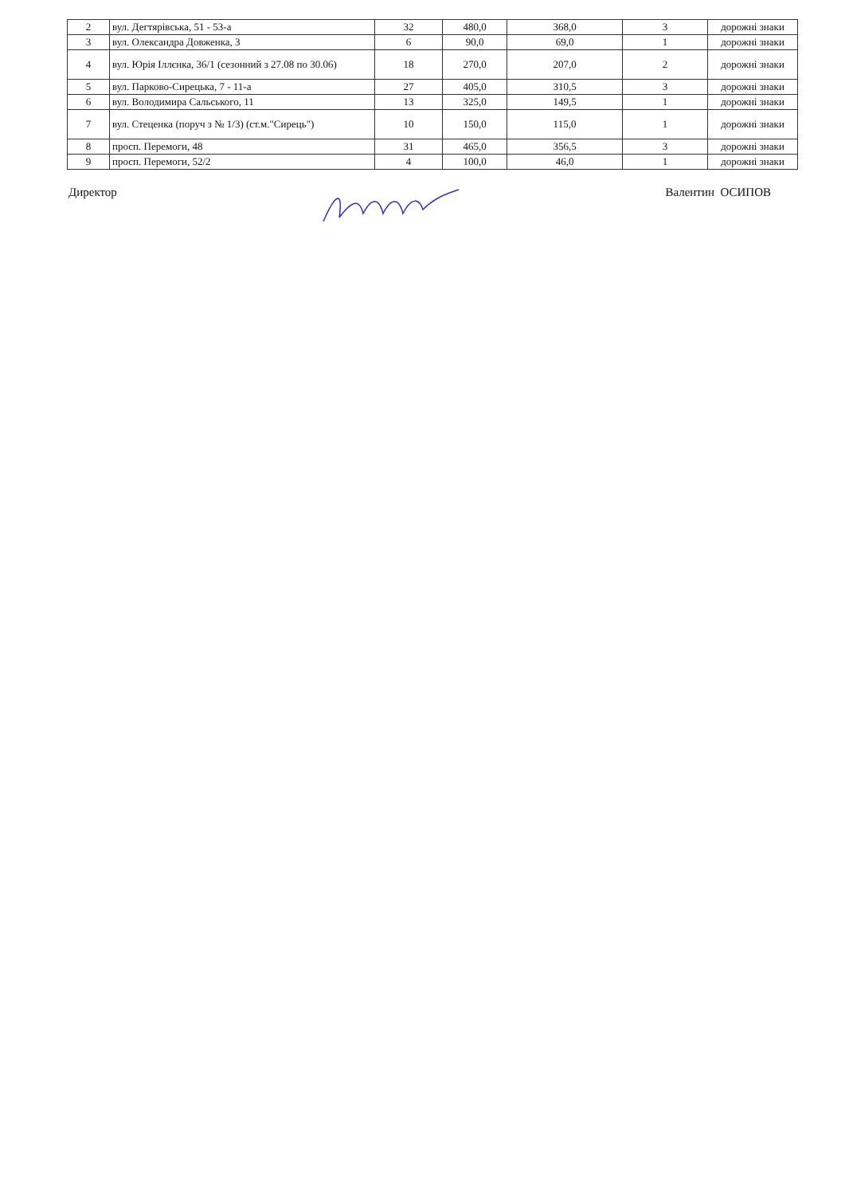| 2 | вул. Дегтярівська, 51 - 53-а | 32 | 480,0 | 368,0 | 3 | дорожні знаки |
| 3 | вул. Олександра Довженка, 3 | 6 | 90,0 | 69,0 | 1 | дорожні знаки |
| 4 | вул. Юрія Іллєнка, 36/1 (сезонний з 27.08 по 30.06) | 18 | 270,0 | 207,0 | 2 | дорожні знаки |
| 5 | вул. Парково-Сирецька, 7 - 11-а | 27 | 405,0 | 310,5 | 3 | дорожні знаки |
| 6 | вул. Володимира Сальського, 11 | 13 | 325,0 | 149,5 | 1 | дорожні знаки |
| 7 | вул. Стеценка (поруч з № 1/3) (ст.м."Сирець") | 10 | 150,0 | 115,0 | 1 | дорожні знаки |
| 8 | просп. Перемоги, 48 | 31 | 465,0 | 356,5 | 3 | дорожні знаки |
| 9 | просп. Перемоги, 52/2 | 4 | 100,0 | 46,0 | 1 | дорожні знаки |
Директор Валентин ОСИПОВ